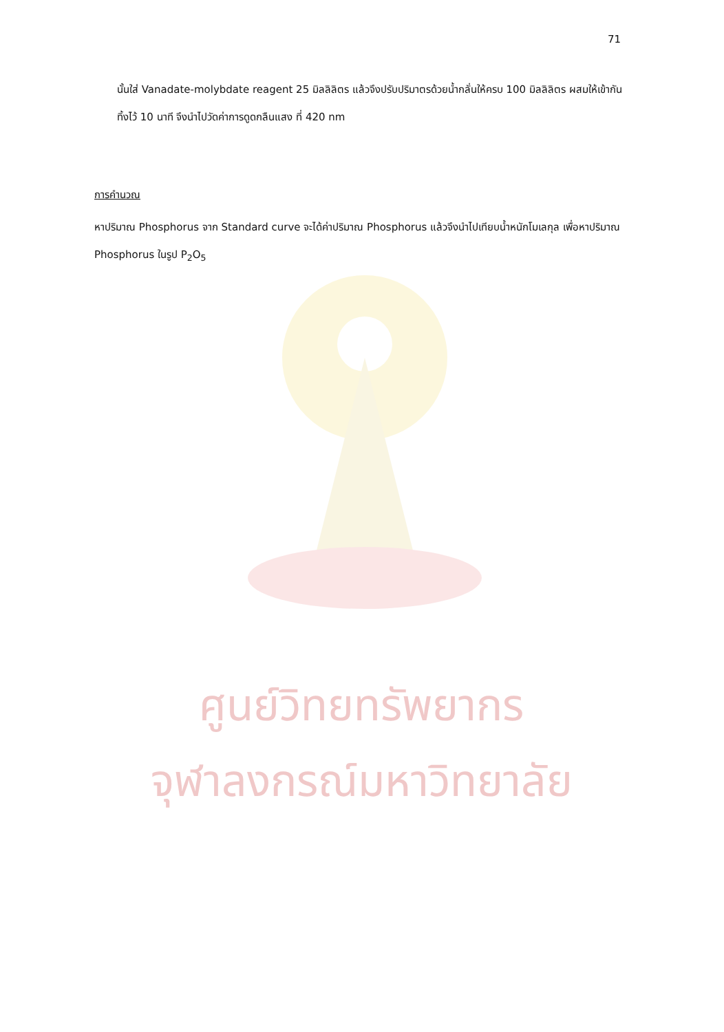71
นั้นใส่ Vanadate-molybdate reagent 25 มิลลิลิตร แล้วจึงปรับปริมาตรด้วยน้ำกลั่นให้ครบ 100 มิลลิลิตร ผสมให้เข้ากัน ทิ้งไว้ 10 นาที จึงนำไปวัดค่าการดูดกลืนแสง ที่ 420 nm
การคำนวณ
หาปริมาณ Phosphorus จาก Standard curve จะได้ค่าปริมาณ Phosphorus แล้วจึงนำไปเทียบน้ำหนักโมเลกุล เพื่อหาปริมาณ Phosphorus ในรูป P<sub>2</sub>O<sub>5</sub>
ศูนย์วิทยทรัพยากร
จุฬาลงกรณ์มหาวิทยาลัย